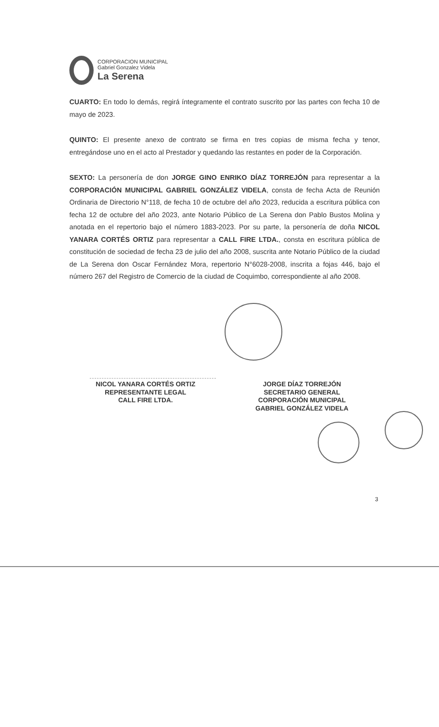CORPORACION MUNICIPAL
Gabriel Gonzalez Videla
La Serena
CUARTO: En todo lo demás, regirá íntegramente el contrato suscrito por las partes con fecha 10 de mayo de 2023.
QUINTO: El presente anexo de contrato se firma en tres copias de misma fecha y tenor, entregándose uno en el acto al Prestador y quedando las restantes en poder de la Corporación.
SEXTO: La personería de don JORGE GINO ENRIKO DÍAZ TORREJÓN para representar a la CORPORACIÓN MUNICIPAL GABRIEL GONZÁLEZ VIDELA, consta de fecha Acta de Reunión Ordinaria de Directorio N°118, de fecha 10 de octubre del año 2023, reducida a escritura pública con fecha 12 de octubre del año 2023, ante Notario Público de La Serena don Pablo Bustos Molina y anotada en el repertorio bajo el número 1883-2023. Por su parte, la personería de doña NICOL YANARA CORTÉS ORTIZ para representar a CALL FIRE LTDA., consta en escritura pública de constitución de sociedad de fecha 23 de julio del año 2008, suscrita ante Notario Público de la ciudad de La Serena don Oscar Fernández Mora, repertorio N°6028-2008, inscrita a fojas 446, bajo el número 267 del Registro de Comercio de la ciudad de Coquimbo, correspondiente al año 2008.
NICOL YANARA CORTÉS ORTIZ
REPRESENTANTE LEGAL
CALL FIRE LTDA.
JORGE DÍAZ TORREJÓN
SECRETARIO GENERAL
CORPORACIÓN MUNICIPAL
GABRIEL GONZÁLEZ VIDELA
3